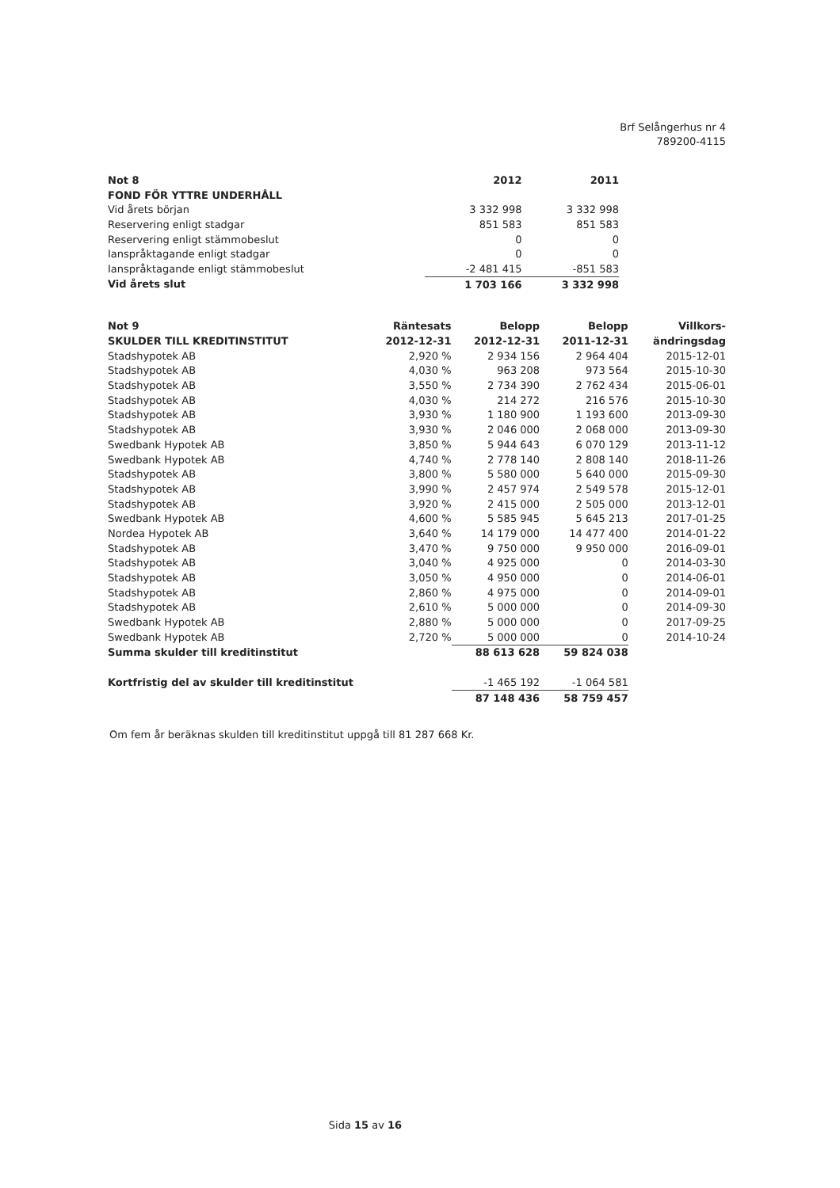Brf Selångerhus nr 4
789200-4115
| Not 8 | 2012 | 2011 |
| --- | --- | --- |
| FOND FÖR YTTRE UNDERHÅLL | | |
| Vid årets början | 3 332 998 | 3 332 998 |
| Reservering enligt stadgar | 851 583 | 851 583 |
| Reservering enligt stämmobeslut | 0 | 0 |
| Ianspråktagande enligt stadgar | 0 | 0 |
| Ianspråktagande enligt stämmobeslut | -2 481 415 | -851 583 |
| Vid årets slut | 1 703 166 | 3 332 998 |
| Not 9 | Räntesats | Belopp | Belopp | Villkors- |
| --- | --- | --- | --- | --- |
| SKULDER TILL KREDITINSTITUT | 2012-12-31 | 2012-12-31 | 2011-12-31 | ändringsdag |
| Stadshypotek AB | 2,920 % | 2 934 156 | 2 964 404 | 2015-12-01 |
| Stadshypotek AB | 4,030 % | 963 208 | 973 564 | 2015-10-30 |
| Stadshypotek AB | 3,550 % | 2 734 390 | 2 762 434 | 2015-06-01 |
| Stadshypotek AB | 4,030 % | 214 272 | 216 576 | 2015-10-30 |
| Stadshypotek AB | 3,930 % | 1 180 900 | 1 193 600 | 2013-09-30 |
| Stadshypotek AB | 3,930 % | 2 046 000 | 2 068 000 | 2013-09-30 |
| Swedbank Hypotek AB | 3,850 % | 5 944 643 | 6 070 129 | 2013-11-12 |
| Swedbank Hypotek AB | 4,740 % | 2 778 140 | 2 808 140 | 2018-11-26 |
| Stadshypotek AB | 3,800 % | 5 580 000 | 5 640 000 | 2015-09-30 |
| Stadshypotek AB | 3,990 % | 2 457 974 | 2 549 578 | 2015-12-01 |
| Stadshypotek AB | 3,920 % | 2 415 000 | 2 505 000 | 2013-12-01 |
| Swedbank Hypotek AB | 4,600 % | 5 585 945 | 5 645 213 | 2017-01-25 |
| Nordea Hypotek AB | 3,640 % | 14 179 000 | 14 477 400 | 2014-01-22 |
| Stadshypotek AB | 3,470 % | 9 750 000 | 9 950 000 | 2016-09-01 |
| Stadshypotek AB | 3,040 % | 4 925 000 | 0 | 2014-03-30 |
| Stadshypotek AB | 3,050 % | 4 950 000 | 0 | 2014-06-01 |
| Stadshypotek AB | 2,860 % | 4 975 000 | 0 | 2014-09-01 |
| Stadshypotek AB | 2,610 % | 5 000 000 | 0 | 2014-09-30 |
| Swedbank Hypotek AB | 2,880 % | 5 000 000 | 0 | 2017-09-25 |
| Swedbank Hypotek AB | 2,720 % | 5 000 000 | 0 | 2014-10-24 |
| Summa skulder till kreditinstitut | | 88 613 628 | 59 824 038 | |
| Kortfristig del av skulder till kreditinstitut | | -1 465 192 | -1 064 581 | |
| | | 87 148 436 | 58 759 457 | |
Om fem år beräknas skulden till kreditinstitut uppgå till 81 287 668 Kr.
Sida 15 av 16